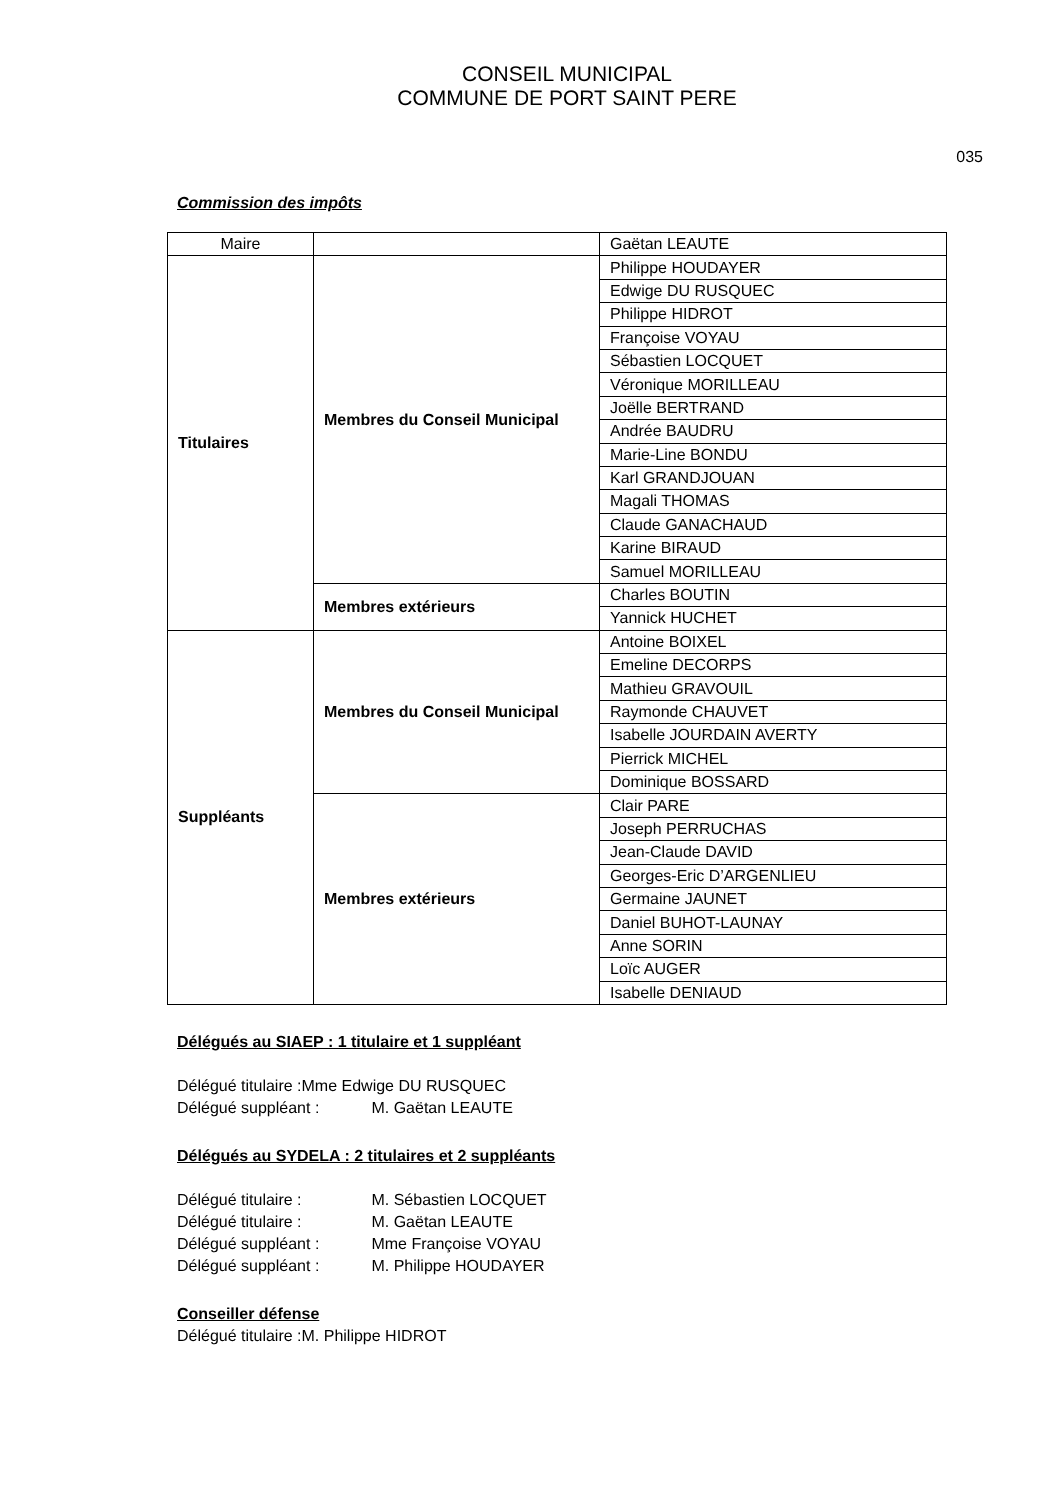CONSEIL MUNICIPAL
COMMUNE DE PORT SAINT PERE
035
Commission des impôts
| Maire | | Gaëtan LEAUTE |
| Titulaires | Membres du Conseil Municipal | Philippe HOUDAYER |
| | | Edwige DU RUSQUEC |
| | | Philippe HIDROT |
| | | Françoise VOYAU |
| | | Sébastien LOCQUET |
| | | Véronique MORILLEAU |
| | | Joëlle BERTRAND |
| | | Andrée BAUDRU |
| | | Marie-Line BONDU |
| | | Karl GRANDJOUAN |
| | | Magali THOMAS |
| | | Claude GANACHAUD |
| | | Karine BIRAUD |
| | | Samuel MORILLEAU |
| | Membres extérieurs | Charles BOUTIN |
| | | Yannick HUCHET |
| Suppléants | Membres du Conseil Municipal | Antoine BOIXEL |
| | | Emeline DECORPS |
| | | Mathieu GRAVOUIL |
| | | Raymonde CHAUVET |
| | | Isabelle JOURDAIN AVERTY |
| | | Pierrick MICHEL |
| | | Dominique BOSSARD |
| | Membres extérieurs | Clair PARE |
| | | Joseph PERRUCHAS |
| | | Jean-Claude DAVID |
| | | Georges-Eric D’ARGENLIEU |
| | | Germaine JAUNET |
| | | Daniel BUHOT-LAUNAY |
| | | Anne SORIN |
| | | Loïc AUGER |
| | | Isabelle DENIAUD |
Délégués au SIAEP : 1 titulaire et 1 suppléant
Délégué titulaire :Mme Edwige DU RUSQUEC
Délégué suppléant : M. Gaëtan LEAUTE
Délégués au SYDELA : 2 titulaires et 2 suppléants
Délégué titulaire : M. Sébastien LOCQUET
Délégué titulaire : M. Gaëtan LEAUTE
Délégué suppléant : Mme Françoise VOYAU
Délégué suppléant : M. Philippe HOUDAYER
Conseiller défense
Délégué titulaire :M. Philippe HIDROT